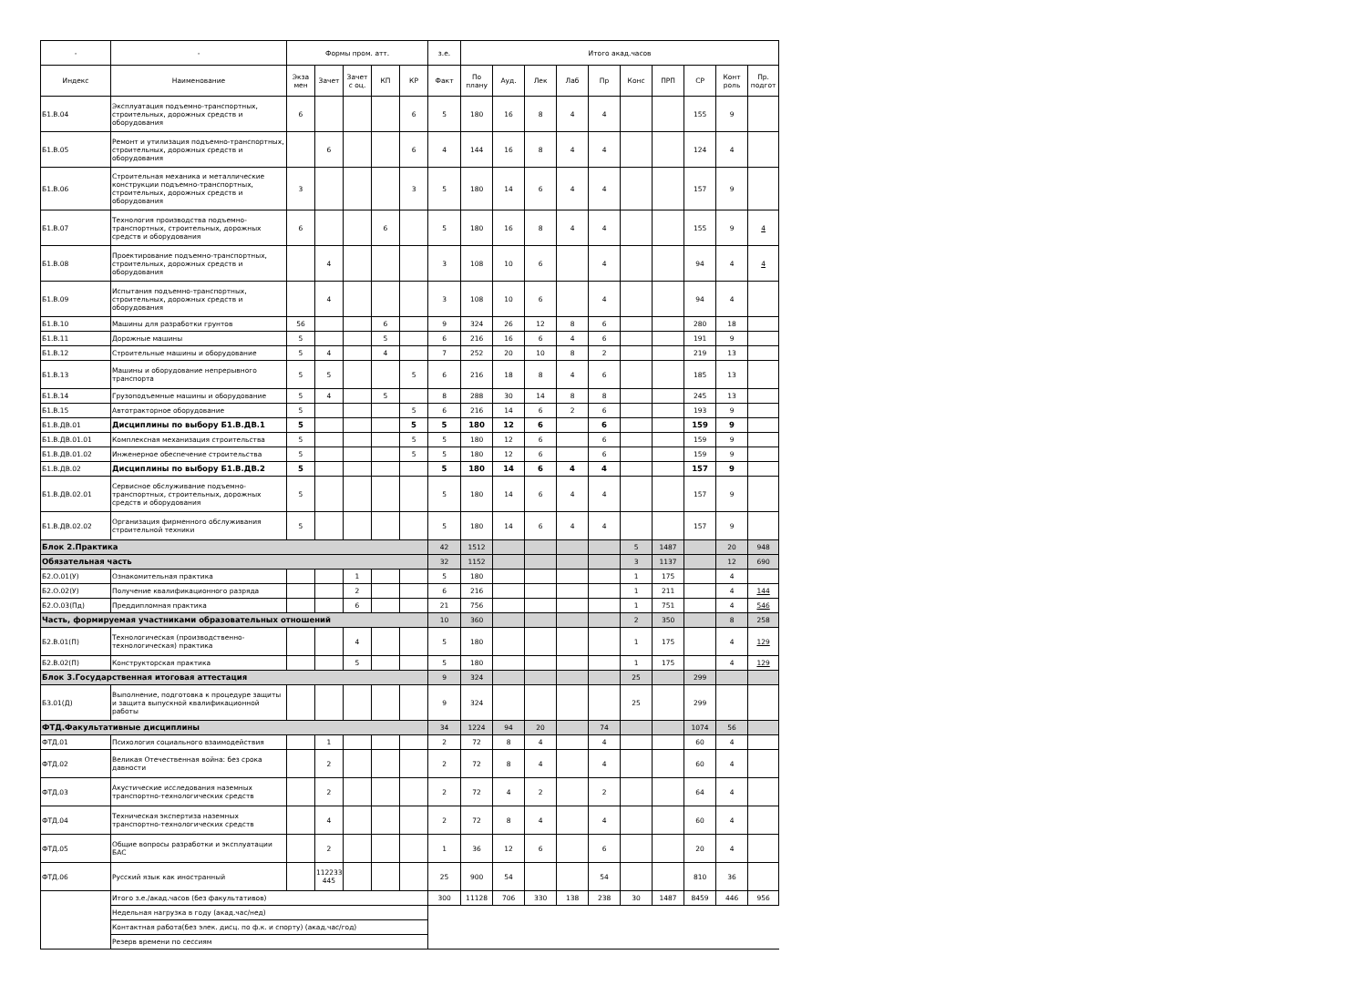| - | - | Формы пром. атт. | | | | | з.е. | Итого акад.часов | | | | | | | | | |
| --- | --- | --- | --- | --- | --- | --- | --- | --- | --- | --- | --- | --- | --- | --- | --- | --- | --- |
| Индекс | Наименование | Экза мен | Зачет | Зачет с оц. | КП | КР | Факт | По плану | Ауд. | Лек | Лаб | Пр | Конс | ПРП | СР | Конт роль | Пр. подгот |
| Б1.В.04 | Эксплуатация подъемно-транспортных, строительных, дорожных средств и оборудования | 6 | | | | 6 | 5 | 180 | 16 | 8 | 4 | 4 | | | 155 | 9 | |
| Б1.В.05 | Ремонт и утилизация подъемно-транспортных, строительных, дорожных средств и оборудования | | 6 | | | 6 | 4 | 144 | 16 | 8 | 4 | 4 | | | 124 | 4 | |
| Б1.В.06 | Строительная механика и металлические конструкции подъемно-транспортных, строительных, дорожных средств и оборудования | 3 | | | | 3 | 5 | 180 | 14 | 6 | 4 | 4 | | | 157 | 9 | |
| Б1.В.07 | Технология производства подъемно-транспортных, строительных, дорожных средств и оборудования | 6 | | | 6 | | 5 | 180 | 16 | 8 | 4 | 4 | | | 155 | 9 | 4 |
| Б1.В.08 | Проектирование подъемно-транспортных, строительных, дорожных средств и оборудования | | 4 | | | | 3 | 108 | 10 | 6 | | 4 | | | 94 | 4 | 4 |
| Б1.В.09 | Испытания подъемно-транспортных, строительных, дорожных средств и оборудования | | 4 | | | | 3 | 108 | 10 | 6 | | 4 | | | 94 | 4 | |
| Б1.В.10 | Машины для разработки грунтов | 56 | | | 6 | | 9 | 324 | 26 | 12 | 8 | 6 | | | 280 | 18 | |
| Б1.В.11 | Дорожные машины | 5 | | | 5 | | 6 | 216 | 16 | 6 | 4 | 6 | | | 191 | 9 | |
| Б1.В.12 | Строительные машины и оборудование | 5 | 4 | | 4 | | 7 | 252 | 20 | 10 | 8 | 2 | | | 219 | 13 | |
| Б1.В.13 | Машины и оборудование непрерывного транспорта | 5 | 5 | | | 5 | 6 | 216 | 18 | 8 | 4 | 6 | | | 185 | 13 | |
| Б1.В.14 | Грузоподъемные машины и оборудование | 5 | 4 | | 5 | | 8 | 288 | 30 | 14 | 8 | 8 | | | 245 | 13 | |
| Б1.В.15 | Автотракторное оборудование | 5 | | | | 5 | 6 | 216 | 14 | 6 | 2 | 6 | | | 193 | 9 | |
| Б1.В.ДВ.01 | Дисциплины по выбору Б1.В.ДВ.1 | 5 | | | | 5 | 5 | 180 | 12 | 6 | | 6 | | | 159 | 9 | |
| Б1.В.ДВ.01.01 | Комплексная механизация строительства | 5 | | | | 5 | 5 | 180 | 12 | 6 | | 6 | | | 159 | 9 | |
| Б1.В.ДВ.01.02 | Инженерное обеспечение строительства | 5 | | | | 5 | 5 | 180 | 12 | 6 | | 6 | | | 159 | 9 | |
| Б1.В.ДВ.02 | Дисциплины по выбору Б1.В.ДВ.2 | 5 | | | | | 5 | 180 | 14 | 6 | 4 | 4 | | | 157 | 9 | |
| Б1.В.ДВ.02.01 | Сервисное обслуживание подъемно-транспортных, строительных, дорожных средств и оборудования | 5 | | | | | 5 | 180 | 14 | 6 | 4 | 4 | | | 157 | 9 | |
| Б1.В.ДВ.02.02 | Организация фирменного обслуживания строительной техники | 5 | | | | | 5 | 180 | 14 | 6 | 4 | 4 | | | 157 | 9 | |
| Блок 2.Практика | | | | | | | 42 | 1512 | | | | | 5 | 1487 | | 20 | 948 |
| Обязательная часть | | | | | | | 32 | 1152 | | | | | 3 | 1137 | | 12 | 690 |
| Б2.О.01(У) | Ознакомительная практика | | | 1 | | | 5 | 180 | | | | | 1 | 175 | | 4 | |
| Б2.О.02(У) | Получение квалификационного разряда | | | 2 | | | 6 | 216 | | | | | 1 | 211 | | 4 | 144 |
| Б2.О.03(Пд) | Преддипломная практика | | | 6 | | | 21 | 756 | | | | | 1 | 751 | | 4 | 546 |
| Часть, формируемая участниками образовательных отношений | | | | | | | 10 | 360 | | | | | 2 | 350 | | 8 | 258 |
| Б2.В.01(П) | Технологическая (производственно-технологическая) практика | | | 4 | | | 5 | 180 | | | | | 1 | 175 | | 4 | 129 |
| Б2.В.02(П) | Конструкторская практика | | | 5 | | | 5 | 180 | | | | | 1 | 175 | | 4 | 129 |
| Блок 3.Государственная итоговая аттестация | | | | | | | 9 | 324 | | | | | 25 | | 299 | | |
| Б3.01(Д) | Выполнение, подготовка к процедуре защиты и защита выпускной квалификационной работы | | | | | | 9 | 324 | | | | | 25 | | 299 | | |
| ФТД.Факультативные дисциплины | | | | | | | 34 | 1224 | 94 | 20 | | 74 | | | 1074 | 56 | |
| ФТД.01 | Психология социального взаимодействия | | 1 | | | | 2 | 72 | 8 | 4 | | 4 | | | 60 | 4 | |
| ФТД.02 | Великая Отечественная война: без срока давности | | 2 | | | | 2 | 72 | 8 | 4 | | 4 | | | 60 | 4 | |
| ФТД.03 | Акустические исследования наземных транспортно-технологических средств | | 2 | | | | 2 | 72 | 4 | 2 | | 2 | | | 64 | 4 | |
| ФТД.04 | Техническая экспертиза наземных транспортно-технологических средств | | 4 | | | | 2 | 72 | 8 | 4 | | 4 | | | 60 | 4 | |
| ФТД.05 | Общие вопросы разработки и эксплуатации БАС | | 2 | | | | 1 | 36 | 12 | 6 | | 6 | | | 20 | 4 | |
| ФТД.06 | Русский язык как иностранный | | 112233 445 | | | | 25 | 900 | 54 | | | 54 | | | 810 | 36 | |
| | Итого з.е./акад.часов (без факультативов) | | | | | | 300 | 11128 | 706 | 330 | 138 | 238 | 30 | 1487 | 8459 | 446 | 956 |
| | Недельная нагрузка в году (акад.час/нед) | | | | | | | | | | | | | | | | |
| | Контактная работа(без элек. дисц. по ф.к. и спорту) (акад.час/год) | | | | | | | | | | | | | | | | |
| | Резерв времени по сессиям | | | | | | | | | | | | | | | | |